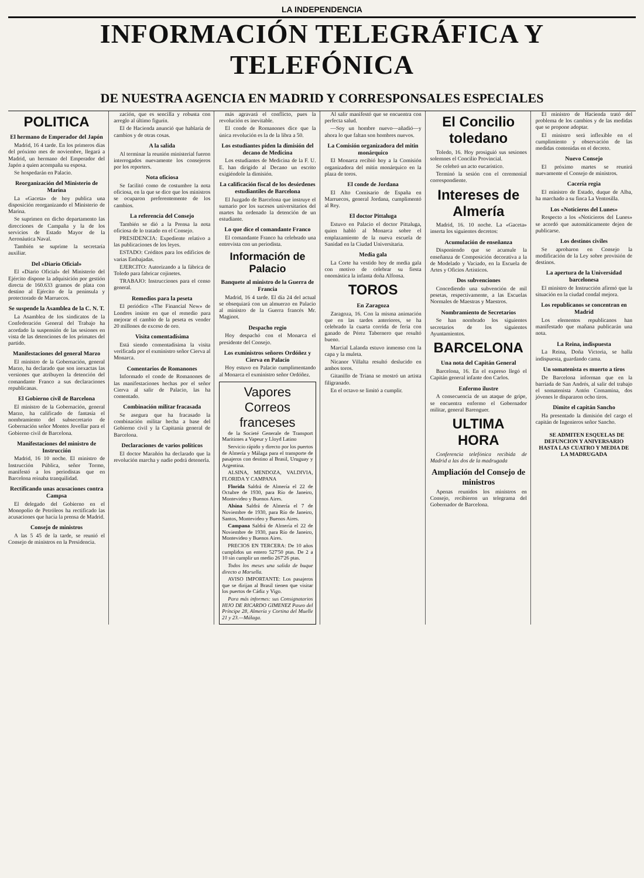LA INDEPENDENCIA
INFORMACIÓN TELEGRÁFICA Y TELEFÓNICA
DE NUESTRA AGENCIA EN MADRID Y CORRESPONSALES ESPECIALES
POLITICA
El hermano de Emperador del Japón
Madrid, 16 4 tarde. En los primeros días del próximo mes de noviembre, llegará a Madrid, un hermano del Emperador del Japón a quien acompaña su esposa.
Se hospedarán en Palacio.
Reorganización del Ministerio de Marina
La «Gaceta» de hoy publica una disposición reorganizando el Ministerio de Marina.
Se suprimen en dicho departamento las direcciones de Campaña y la de los servicios de Estado Mayor de la Aeronáutica Naval.
También se suprime la secretaría auxiliar.
Del «Diario Oficial»
El «Diario Oficial» del Ministerio del Ejército dispone la adquisición por gestión directa de 160.633 gramos de plata con destino al Ejército de la península y protectorado de Marruecos.
Se suspende la Asamblea de la C. N. T.
La Asamblea de los sindicatos de la Confederación General del Trabajo ha acordado la suspensión de las sesiones en vista de las detenciones de los primates del partido.
Manifestaciones del general Marzo
El ministro de la Gobernación, general Marzo, ha declarado que son inexactas las versiones que atribuyen la detención del comandante Franco a sus declaraciones republicanas.
El Gobierno civil de Barcelona
El ministro de la Gobernación, general Marzo, ha calificado de fantasía el nombramiento del subsecretario de Gobernación señor Montes Jovellar para el Gobierno civil de Barcelona.
Manifestaciones del ministro de Instrucción
Madrid, 16 10 noche. El ministro de Instrucción Pública, señor Tormo, manifestó a los periodistas que en Barcelona reinaba tranquilidad.
Rectificando unas acusaciones contra Campsa
El delegado del Gobierno en el Monopolio de Petróleos ha rectificado las acusaciones que hacía la prensa de Madrid.
Consejo de ministros
A las 5 45 de la tarde, se reunió el Consejo de ministros en la Presidencia.
zación, que es sencilla y robusta con arreglo al último figurín.
El de Hacienda anunció que hablaría de cambios y de otras cosas.
A la salida
Al terminar la reunión ministerial fueron interrogados nuevamente los consejeros por los reporters.
Nota oficiosa
Se facilitó como de costumbre la nota oficiosa, en la que se dice que los ministros se ocuparon preferentemente de los cambios.
La referencia del Consejo
También se dió a la Prensa la nota oficiosa de lo tratado en el Consejo.
PRESIDENCIA: Expediente relativo a las publicaciones de los leyes.
ESTADO: Créditos para los edificios de varias Embajadas.
EJERCITO: Autorizando a la fábrica de Toledo para fabricar cojinetes.
TRABAJO: Instrucciones para el censo general.
Remedios para la peseta
El periódico «The Financial New» de Londres insiste en que el remedio para mejorar el cambio de la peseta es vender 20 millones de exceso de oro.
Visita comentadísima
Está siendo comentadísima la visita verificada por el exministro señor Cierva al Monarca.
Comentarios de Romanones
Informado el conde de Romanones de las manifestaciones hechas por el señor Cierva al salir de Palacio, las ha comentado.
Combinación militar fracasada
Se asegura que ha fracasado la combinación militar hecha a base del Gobierno civil y la Capitanía general de Barcelona.
Declaraciones de varios políticos
El doctor Marañón ha declarado que la revolución marcha y nadie podrá detenerla.
más agravará el conflicto, pues la revolución es inevitable.
El conde de Romanones dice que la única revolución es la de la libra a 50.
Los estudiantes piden la dimisión del decano de Medicina
Los estudiantes de Medicina de la F. U. E. han dirigido al Decano un escrito exigiéndole la dimisión.
La calificación fiscal de los desórdenes estudiantiles de Barcelona
El Juzgado de Barcelona que instruye el sumario por los sucesos universitarios del martes ha ordenado la detención de un estudiante.
Lo que dice el comandante Franco
El comandante Franco ha celebrado una entrevista con un periodista.
Información de Palacio
Banquete al ministro de la Guerra de Francia
Madrid, 16 4 tarde. El día 24 del actual se obsequiará con un almuerzo en Palacio al ministro de la Guerra francés Mr. Maginot.
Despacho regio
Hoy despachó con el Monarca el presidente del Consejo.
Los exministros señores Ordóñez y Cierva en Palacio
Hoy estuvo en Palacio cumplimentando al Monarca el exministro señor Ordóñez.
Vapores Correos franceses
de la Societé Generale de Transport Maritimes a Vapeur y Lloyd Latino
Servicio rápido y directo por los puertos de Almería y Málaga para el transporte de pasajeros con destino al Brasil, Uruguay y Argentina.
ALSINA, MENDOZA, VALDIVIA, FLORIDA Y CAMPANA
Florida Saldrá de Almería el 22 de Octubre de 1930, para Río de Janeiro, Montevideo y Buenos Aires.
Alsina Saldrá de Almería el 7 de Noviembre de 1930, para Río de Janeiro, Santos, Montevideo y Buenos Aires.
Campana Saldrá de Almería el 22 de Noviembre de 1930, para Río de Janeiro, Montevideo y Buenos Aires.
PRECIOS EN TERCERA: De 10 años cumplidos un entero 527'50 ptas. De 2 a 10 sin cumplir un medio 267'26 ptas.
Todos los meses una salida de buque directo a Marsella.
AVISO IMPORTANTE: Los pasajeros que se dirijan al Brasil tienen que visitar los puertos de Cádiz y Vigo.
Para más informes: sus Consignatarios HIJO DE RICARDO GIMENEZ Paseo del Príncipe 28, Almería y Cortina del Muelle 21 y 23.—Málaga.
Al salir manifestó que se encuentra con perfecta salud.
—Soy un hombre nuevo—añadió—y ahora lo que faltan son hombres nuevos.
La Comisión organizadora del mitin monárquico
El Monarca recibió hoy a la Comisión organizadora del mitin monárquico en la plaza de toros.
El conde de Jordana
El Alto Comisario de España en Marruecos, general Jordana, cumplimentó al Rey.
El doctor Pittaluga
Estuvo en Palacio el doctor Pittaluga, quien habló al Monarca sobre el emplazamiento de la nueva escuela de Sanidad en la Ciudad Universitaria.
Media gala
La Corte ha vestido hoy de media gala con motivo de celebrar su fiesta onomástica la infanta doña Alfonsa.
TOROS
En Zaragoza
Zaragoza, 16. Con la misma animación que en las tardes anteriores, se ha celebrado la cuarta corrida de feria con ganado de Pérez Tabernero que resultó bueno.
Marcial Lalanda estuvo inmenso con la capa y la muleta.
Nicanor Villalta resultó deslucido en ambos toros.
Gitanillo de Triana se mostró un artista filigranado.
En el octavo se limitó a cumplir.
El Concilio toledano
Toledo, 16. Hoy prosiguió sus sesiones solemnes el Concilio Provincial.
Se celebró un acto eucarístico.
Terminó la sesión con el ceremonial correspondiente.
Intereses de Almería
Madrid, 16. 10 noche. La «Gaceta» inserta los siguientes decretos:
Acumulación de enseñanza
Disponiendo que se acumule la enseñanza de Composición decorativa a la de Modelado y Vaciado, en la Escuela de Artes y Oficios Artísticos.
Dos subvenciones
Concediendo una subvención de mil pesetas, respectivamente, a las Escuelas Normales de Maestras y Maestros.
Nombramiento de Secretarios
Se han nombrado los siguientes secretarios de los siguientes Ayuntamientos.
BARCELONA
Una nota del Capitán General
Barcelona, 16. En el expreso llegó el Capitán general infante don Carlos.
Enfermo ilustre
A consecuencia de un ataque de gripe, se encuentra enfermo el Gobernador militar, general Barenguer.
ULTIMA HORA
Conferencia telefónica recibida de Madrid a las dos de la madrugada
Ampliación del Consejo de ministros
Apenas reunidos los ministros en Consejo, recibieron un telegrama del Gobernador de Barcelona.
El ministro de Hacienda trató del problema de los cambios y de las medidas que se propone adoptar.
El ministro será inflexible en el cumplimiento y observación de las medidas contenidas en el decreto.
Nuevo Consejo
El próximo martes se reunirá nuevamente el Consejo de ministros.
Cacería regia
El ministro de Estado, duque de Alba, ha marchado a su finca La Ventosilla.
Los «Noticieros del Lunes»
Respecto a los «Noticieros del Lunes» se acordó que automáticamente dejen de publicarse.
Los destinos civiles
Se aprobaron en Consejo la modificación de la Ley sobre provisión de destinos.
La apertura de la Universidad barcelonesa
El ministro de Instrucción afirmó que la situación en la ciudad condal mejora.
Los republicanos se concentran en Madrid
Los elementos republicanos han manifestado que mañana publicarán una nota.
La Reina, indispuesta
La Reina, Doña Victoria, se halla indispuesta, guardando cama.
Un somatenista es muerto a tiros
De Barcelona informan que en la barriada de San Andrés, al salir del trabajo el somatenista Antón Comamina, dos jóvenes le dispararon ocho tiros.
Dimite el capitán Sancho
Ha presentado la dimisión del cargo el capitán de Ingenieros señor Sancho.
SE ADMITEN ESQUELAS DE DEFUNCION Y ANIVERSARIO HASTA LAS CUATRO Y MEDIA DE LA MADRUGADA